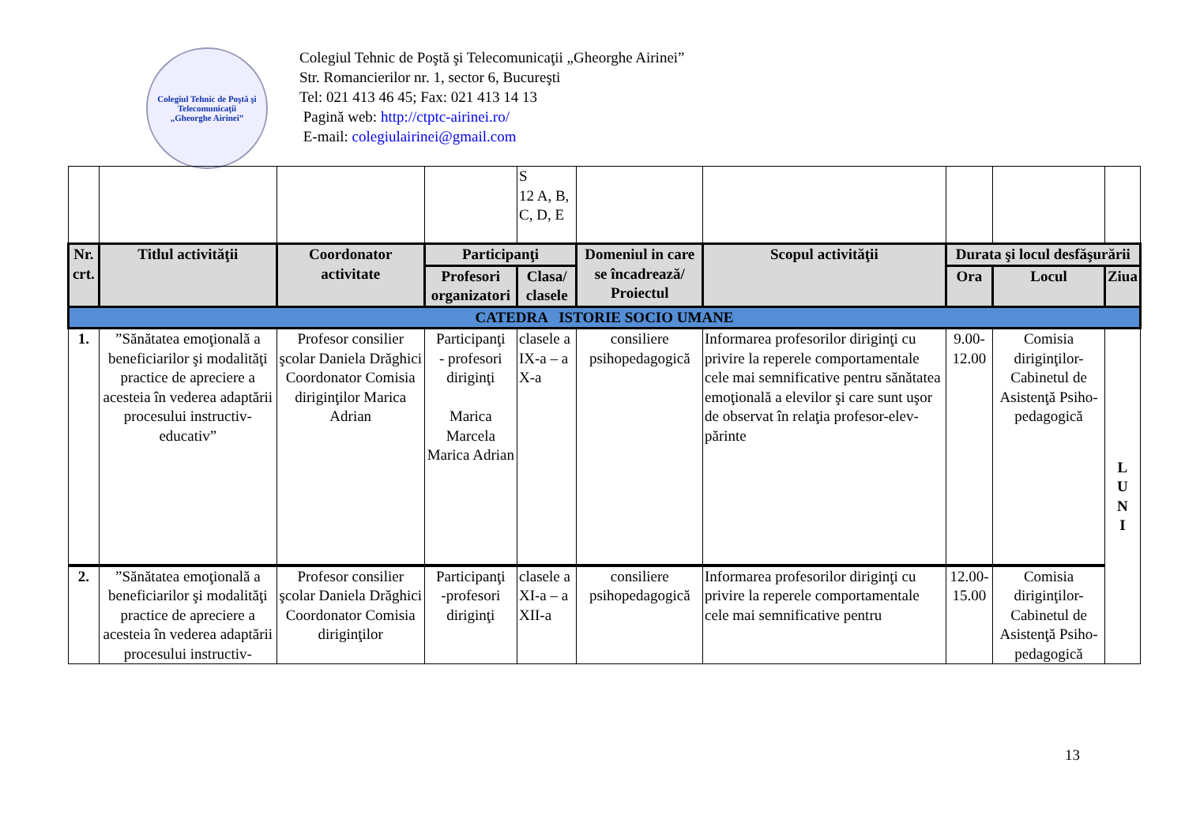Colegiul Tehnic de Poştă şi Telecomunicaţii
„Gheorghe Airinei”
Colegiul Tehnic de Poştă şi Telecomunicaţii „Gheorghe Airinei”
Str. Romancierilor nr. 1, sector 6, Bucureşti
Tel: 021 413 46 45; Fax: 021 413 14 13
Pagină web: http://ctptc-airinei.ro/
E-mail: colegiulairinei@gmail.com
| | | | | S 12 A, B, C, D, E | | | | | |
| Nr. crt. | Titlul activităţii | Coordonator activitate | Participanţi | | Domeniul in care se încadrează/ Proiectul | Scopul activităţii | Durata şi locul desfăşurării | | |
| | | | Profesori organizatori | Clasa/ clasele | | | Ora | Locul | Ziua |
| CATEDRA ISTORIE SOCIO UMANE | | | | | | | | | |
| 1. | ”Sănătatea emoţională a beneficiarilor şi modalităţi practice de apreciere a acesteia în vederea adaptării procesului instructiv-educativ” | Profesor consilier şcolar Daniela Drăghici Coordonator Comisia diriginţilor Marica Adrian | Participanţi - profesori diriginţi Marica Marcela Marica Adrian | clasele a IX-a – a X-a | consiliere psihopedagogică | Informarea profesorilor diriginţi cu privire la reperele comportamentale cele mai semnificative pentru sănătatea emoţională a elevilor şi care sunt uşor de observat în relaţia profesor-elev-părinte | 9.00-12.00 | Comisia diriginţilor-Cabinetul de Asistenţă Psiho-pedagogică | L U N I |
| 2. | ”Sănătatea emoţională a beneficiarilor şi modalităţi practice de apreciere a acesteia în vederea adaptării procesului instructiv- | Profesor consilier şcolar Daniela Drăghici Coordonator Comisia diriginţilor | Participanţi -profesori diriginţi | clasele a XI-a – a XII-a | consiliere psihopedagogică | Informarea profesorilor diriginţi cu privire la reperele comportamentale cele mai semnificative pentru | 12.00-15.00 | Comisia diriginţilor-Cabinetul de Asistenţă Psiho-pedagogică | |
13